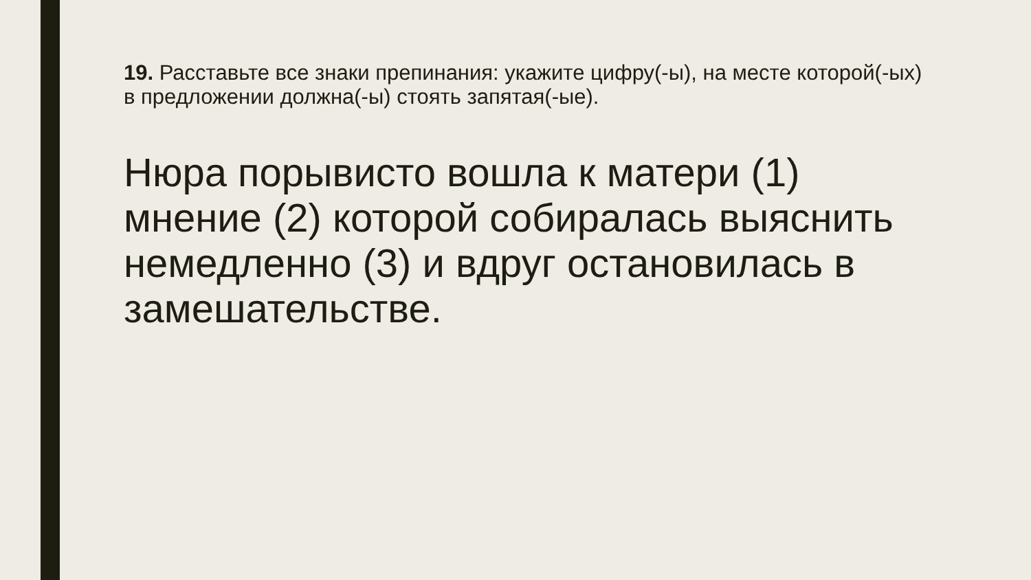19. Расставьте все знаки препинания: укажите цифру(-ы), на месте которой(-ых) в предложении должна(-ы) стоять запятая(-ые).
Нюра порывисто вошла к матери (1) мнение (2) которой собиралась выяснить немедленно (3) и вдруг остановилась в замешательстве.